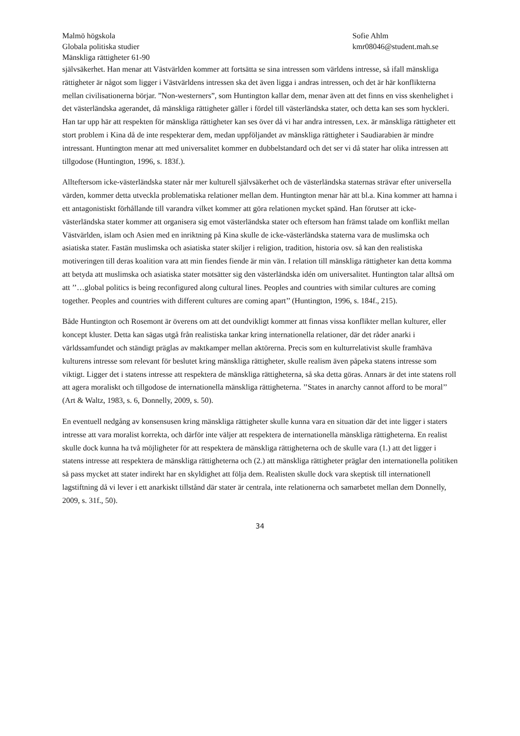Malmö högskola
Globala politiska studier
Mänskliga rättigheter 61-90
Sofie Ahlm
kmr08046@student.mah.se
självsäkerhet. Han menar att Västvärlden kommer att fortsätta se sina intressen som världens intresse, så ifall mänskliga rättigheter är något som ligger i Västvärldens intressen ska det även ligga i andras intressen, och det är här konflikterna mellan civilisationerna börjar. ”Non-westerners”, som Huntington kallar dem, menar även att det finns en viss skenhelighet i det västerländska agerandet, då mänskliga rättigheter gäller i fördel till västerländska stater, och detta kan ses som hyckleri. Han tar upp här att respekten för mänskliga rättigheter kan ses över då vi har andra intressen, t.ex. är mänskliga rättigheter ett stort problem i Kina då de inte respekterar dem, medan uppföljandet av mänskliga rättigheter i Saudiarabien är mindre intressant. Huntington menar att med universalitet kommer en dubbelstandard och det ser vi då stater har olika intressen att tillgodose (Huntington, 1996, s. 183f.).
Allteftersom icke-västerländska stater når mer kulturell självsäkerhet och de västerländska staternas strävar efter universella värden, kommer detta utveckla problematiska relationer mellan dem. Huntington menar här att bl.a. Kina kommer att hamna i ett antagonistiskt förhållande till varandra vilket kommer att göra relationen mycket spänd. Han förutser att icke-västerländska stater kommer att organisera sig emot västerländska stater och eftersom han främst talade om konflikt mellan Västvärlden, islam och Asien med en inriktning på Kina skulle de icke-västerländska staterna vara de muslimska och asiatiska stater. Fastän muslimska och asiatiska stater skiljer i religion, tradition, historia osv. så kan den realistiska motiveringen till deras koalition vara att min fiendes fiende är min vän. I relation till mänskliga rättigheter kan detta komma att betyda att muslimska och asiatiska stater motsätter sig den västerländska idén om universalitet. Huntington talar alltså om att ’’…global politics is being reconfigured along cultural lines. Peoples and countries with similar cultures are coming together. Peoples and countries with different cultures are coming apart’’ (Huntington, 1996, s. 184f., 215).
Både Huntington och Rosemont är överens om att det oundvikligt kommer att finnas vissa konflikter mellan kulturer, eller koncept kluster. Detta kan sägas utgå från realistiska tankar kring internationella relationer, där det råder anarki i världssamfundet och ständigt präglas av maktkamper mellan aktörerna. Precis som en kulturrelativist skulle framhäva kulturens intresse som relevant för beslutet kring mänskliga rättigheter, skulle realism även påpeka statens intresse som viktigt. Ligger det i statens intresse att respektera de mänskliga rättigheterna, så ska detta göras. Annars är det inte statens roll att agera moraliskt och tillgodose de internationella mänskliga rättigheterna. ’’States in anarchy cannot afford to be moral’’ (Art & Waltz, 1983, s. 6, Donnelly, 2009, s. 50).
En eventuell nedgång av konsensusen kring mänskliga rättigheter skulle kunna vara en situation där det inte ligger i staters intresse att vara moralist korrekta, och därför inte väljer att respektera de internationella mänskliga rättigheterna. En realist skulle dock kunna ha två möjligheter för att respektera de mänskliga rättigheterna och de skulle vara (1.) att det ligger i statens intresse att respektera de mänskliga rättigheterna och (2.) att mänskliga rättigheter präglar den internationella politiken så pass mycket att stater indirekt har en skyldighet att följa dem. Realisten skulle dock vara skeptisk till internationell lagstiftning då vi lever i ett anarkiskt tillstånd där stater är centrala, inte relationerna och samarbetet mellan dem Donnelly, 2009, s. 31f., 50).
34